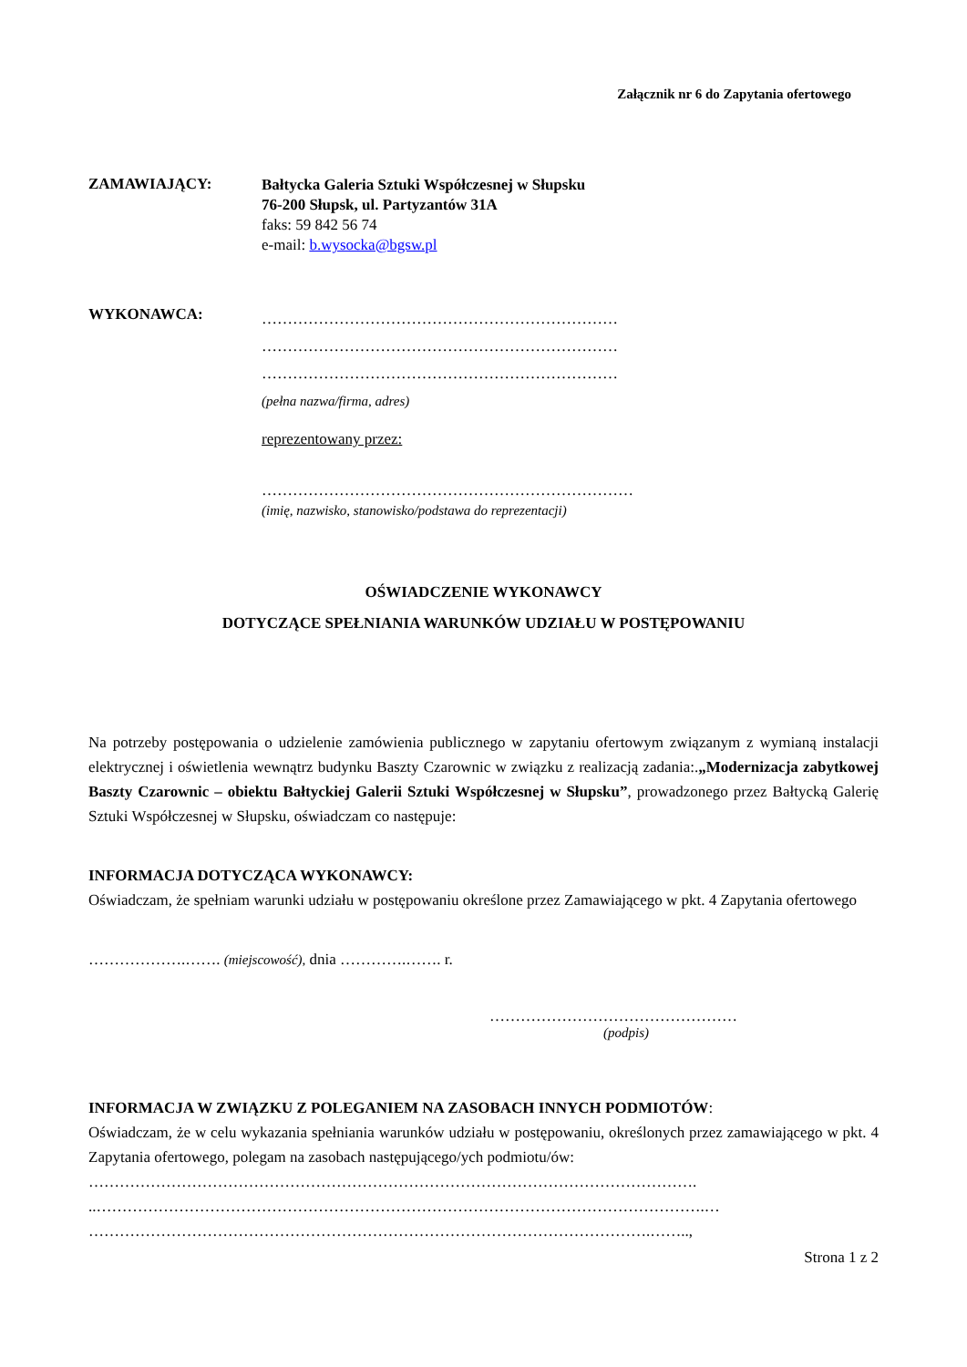Załącznik nr 6 do Zapytania ofertowego
ZAMAWIAJĄCY:
Bałtycka Galeria Sztuki Współczesnej w Słupsku
76-200 Słupsk, ul. Partyzantów 31A
faks: 59 842 56 74
e-mail: b.wysocka@bgsw.pl
WYKONAWCA:
……………………………………………………………
……………………………………………………………
……………………………………………………………
(pełna nazwa/firma, adres)
reprezentowany przez:
………………………………………………………………
(imię, nazwisko, stanowisko/podstawa do reprezentacji)
OŚWIADCZENIE WYKONAWCY
DOTYCZĄCE SPEŁNIANIA WARUNKÓW UDZIAŁU W POSTĘPOWANIU
Na potrzeby postępowania o udzielenie zamówienia publicznego w zapytaniu ofertowym związanym z wymianą instalacji elektrycznej i oświetlenia wewnątrz budynku Baszty Czarownic w związku z realizacją zadania:.„Modernizacja zabytkowej Baszty Czarownic – obiektu Bałtyckiej Galerii Sztuki Współczesnej w Słupsku”, prowadzonego przez Bałtycką Galerię Sztuki Współczesnej w Słupsku, oświadczam co następuje:
INFORMACJA DOTYCZĄCA WYKONAWCY:
Oświadczam, że spełniam warunki udziału w postępowaniu określone przez Zamawiającego w pkt. 4 Zapytania ofertowego
……………….……. (miejscowość), dnia ………….……. r.
…………………………………………
(podpis)
INFORMACJA W ZWIĄZKU Z POLEGANIEM NA ZASOBACH INNYCH PODMIOTÓW:
Oświadczam, że w celu wykazania spełniania warunków udziału w postępowaniu, określonych przez zamawiającego w pkt. 4 Zapytania ofertowego, polegam na zasobach następującego/ych podmiotu/ów:
……………………………………………………………………………………………………….
..……………………………………………………………………………………………………….…
……………………………………………………………………………………………….……..,
Strona 1 z 2